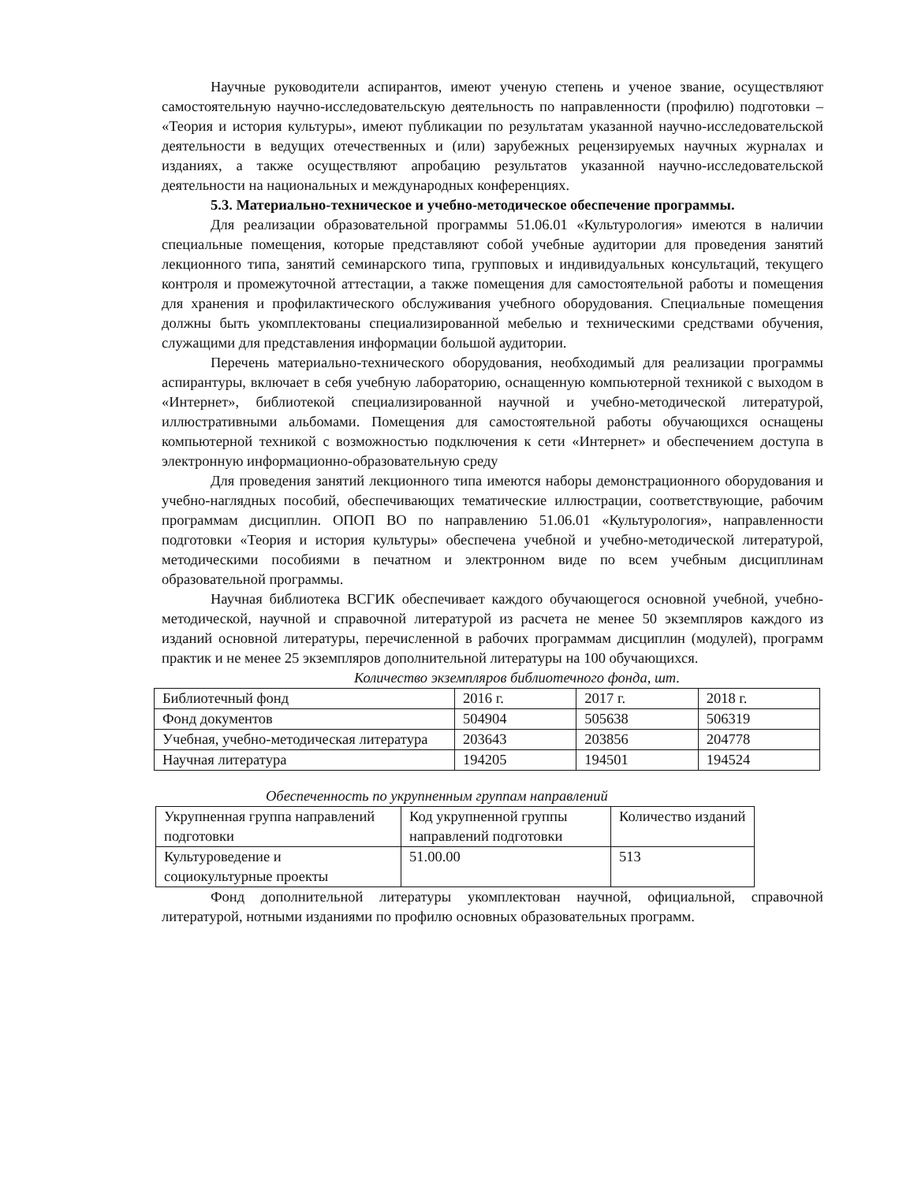Научные руководители аспирантов, имеют ученую степень и ученое звание, осуществляют самостоятельную научно-исследовательскую деятельность по направленности (профилю) подготовки – «Теория и история культуры», имеют публикации по результатам указанной научно-исследовательской деятельности в ведущих отечественных и (или) зарубежных рецензируемых научных журналах и изданиях, а также осуществляют апробацию результатов указанной научно-исследовательской деятельности на национальных и международных конференциях.
5.3. Материально-техническое и учебно-методическое обеспечение программы.
Для реализации образовательной программы 51.06.01 «Культурология» имеются в наличии специальные помещения, которые представляют собой учебные аудитории для проведения занятий лекционного типа, занятий семинарского типа, групповых и индивидуальных консультаций, текущего контроля и промежуточной аттестации, а также помещения для самостоятельной работы и помещения для хранения и профилактического обслуживания учебного оборудования. Специальные помещения должны быть укомплектованы специализированной мебелью и техническими средствами обучения, служащими для представления информации большой аудитории.
Перечень материально-технического оборудования, необходимый для реализации программы аспирантуры, включает в себя учебную лабораторию, оснащенную компьютерной техникой с выходом в «Интернет», библиотекой специализированной научной и учебно-методической литературой, иллюстративными альбомами. Помещения для самостоятельной работы обучающихся оснащены компьютерной техникой с возможностью подключения к сети «Интернет» и обеспечением доступа в электронную информационно-образовательную среду
Для проведения занятий лекционного типа имеются наборы демонстрационного оборудования и учебно-наглядных пособий, обеспечивающих тематические иллюстрации, соответствующие, рабочим программам дисциплин. ОПОП ВО по направлению 51.06.01 «Культурология», направленности подготовки «Теория и история культуры» обеспечена учебной и учебно-методической литературой, методическими пособиями в печатном и электронном виде по всем учебным дисциплинам образовательной программы.
Научная библиотека ВСГИК обеспечивает каждого обучающегося основной учебной, учебно-методической, научной и справочной литературой из расчета не менее 50 экземпляров каждого из изданий основной литературы, перечисленной в рабочих программам дисциплин (модулей), программ практик и не менее 25 экземпляров дополнительной литературы на 100 обучающихся.
Количество экземпляров библиотечного фонда, шт.
| Библиотечный фонд | 2016 г. | 2017 г. | 2018 г. |
| Фонд документов | 504904 | 505638 | 506319 |
| Учебная, учебно-методическая литература | 203643 | 203856 | 204778 |
| Научная литература | 194205 | 194501 | 194524 |
Обеспеченность по укрупненным группам направлений
| Укрупненная группа направлений подготовки | Код укрупненной группы направлений подготовки | Количество изданий |
| Культуроведение и социокультурные проекты | 51.00.00 | 513 |
Фонд дополнительной литературы укомплектован научной, официальной, справочной литературой, нотными изданиями по профилю основных образовательных программ.